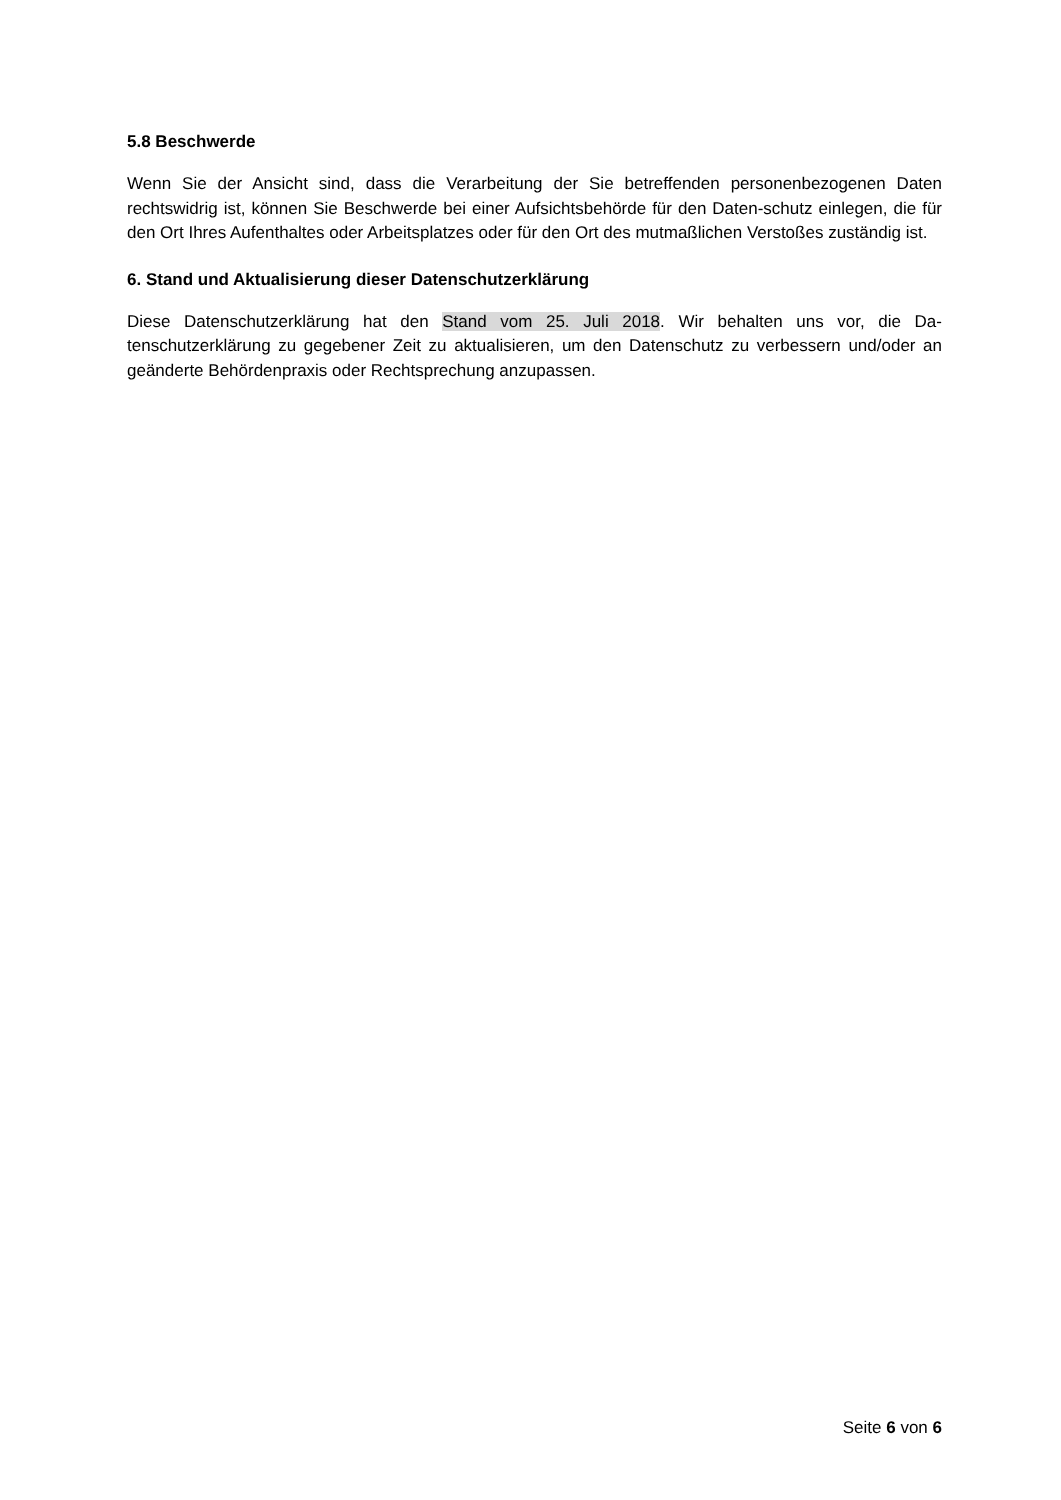5.8 Beschwerde
Wenn Sie der Ansicht sind, dass die Verarbeitung der Sie betreffenden personenbezogenen Daten rechtswidrig ist, können Sie Beschwerde bei einer Aufsichtsbehörde für den Daten-schutz einlegen, die für den Ort Ihres Aufenthaltes oder Arbeitsplatzes oder für den Ort des mutmaßlichen Verstoßes zuständig ist.
6. Stand und Aktualisierung dieser Datenschutzerklärung
Diese Datenschutzerklärung hat den Stand vom 25. Juli 2018. Wir behalten uns vor, die Da-tenschutzerklärung zu gegebener Zeit zu aktualisieren, um den Datenschutz zu verbessern und/oder an geänderte Behördenpraxis oder Rechtsprechung anzupassen.
Seite 6 von 6